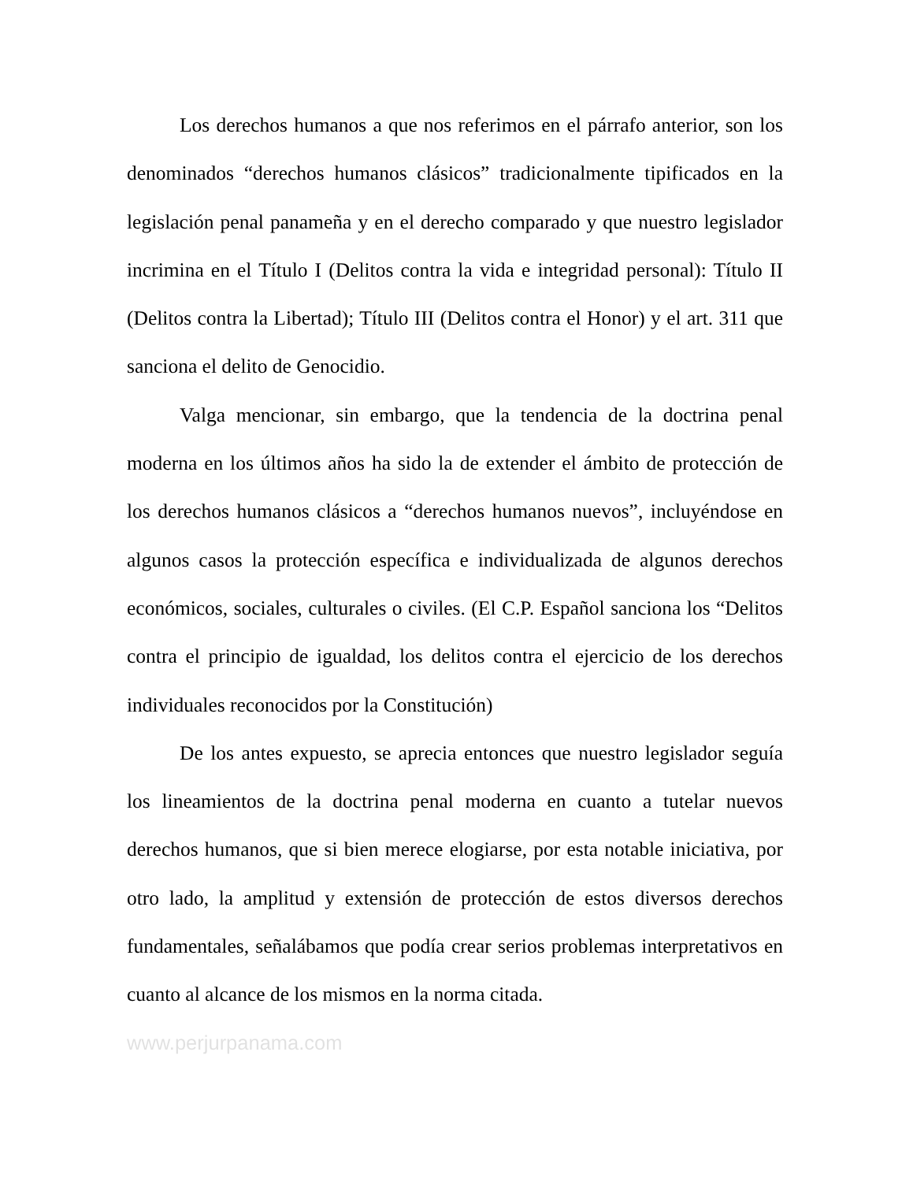Los derechos humanos a que nos referimos en el párrafo anterior, son los denominados “derechos humanos clásicos” tradicionalmente tipificados en la legislación penal panameña y en el derecho comparado y que nuestro legislador incrimina en el Título I (Delitos contra la vida e integridad personal): Título II (Delitos contra la Libertad); Título III (Delitos contra el Honor) y el art. 311 que sanciona el delito de Genocidio.
Valga mencionar, sin embargo, que la tendencia de la doctrina penal moderna en los últimos años ha sido la de extender el ámbito de protección de los derechos humanos clásicos a “derechos humanos nuevos”, incluyéndose en algunos casos la protección específica e individualizada de algunos derechos económicos, sociales, culturales o civiles. (El C.P. Español sanciona los “Delitos contra el principio de igualdad, los delitos contra el ejercicio de los derechos individuales reconocidos por la Constitución)
De los antes expuesto, se aprecia entonces que nuestro legislador seguía los lineamientos de la doctrina penal moderna en cuanto a tutelar nuevos derechos humanos, que si bien merece elogiarse, por esta notable iniciativa, por otro lado, la amplitud y extensión de protección de estos diversos derechos fundamentales, señalábamos que podía crear serios problemas interpretativos en cuanto al alcance de los mismos en la norma citada.
www.perjurpanama.com